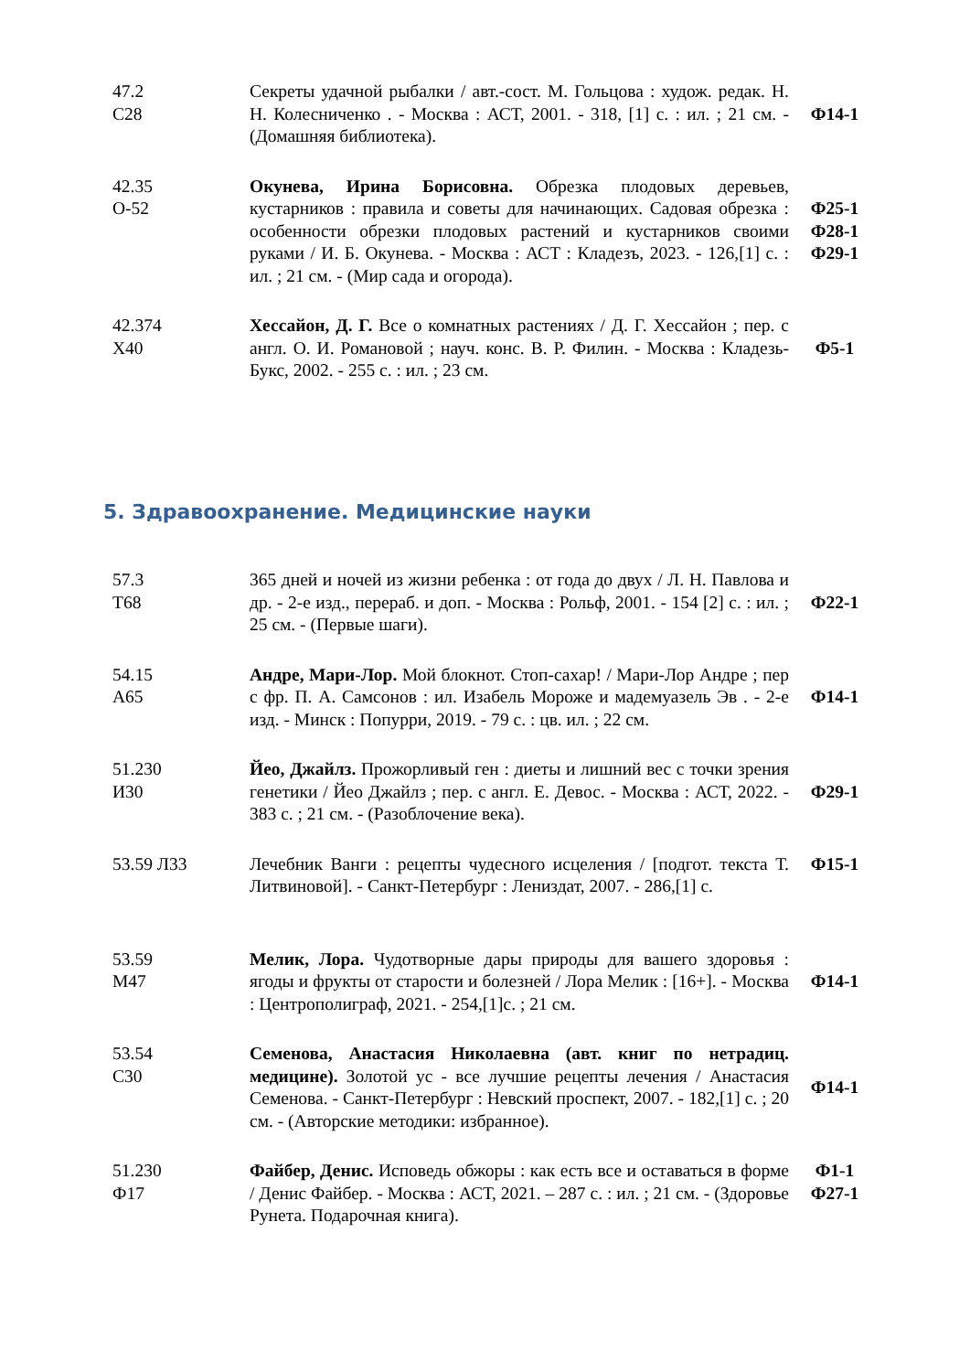| 47.2 С28 | Секреты удачной рыбалки / авт.-сост. М. Гольцова : худож. редак. Н. Н. Колесниченко . - Москва : АСТ, 2001. - 318, [1] с. : ил. ; 21 см. - (Домашняя библиотека). | Ф14-1 |
| 42.35 О-52 | Окунева, Ирина Борисовна. Обрезка плодовых деревьев, кустарников : правила и советы для начинающих. Садовая обрезка : особенности обрезки плодовых растений и кустарников своими руками / И. Б. Окунева. - Москва : АСТ : Кладезъ, 2023. - 126,[1] с. : ил. ; 21 см. - (Мир сада и огорода). | Ф25-1 Ф28-1 Ф29-1 |
| 42.374 Х40 | Хессайон, Д. Г. Все о комнатных растениях / Д. Г. Хессайон ; пер. с англ. О. И. Романовой ; науч. конс. В. Р. Филин. - Москва : Кладезь-Букс, 2002. - 255 с. : ил. ; 23 см. | Ф5-1 |
5. Здравоохранение. Медицинские науки
| 57.3 Т68 | 365 дней и ночей из жизни ребенка : от года до двух / Л. Н. Павлова и др. - 2-е изд., перераб. и доп. - Москва : Рольф, 2001. - 154 [2] с. : ил. ; 25 см. - (Первые шаги). | Ф22-1 |
| 54.15 А65 | Андре, Мари-Лор. Мой блокнот. Стоп-сахар! / Мари-Лор Андре ; пер с фр. П. А. Самсонов : ил. Изабель Мороже и мадемуазель Эв . - 2-е изд. - Минск : Попурри, 2019. - 79 с. : цв. ил. ; 22 см. | Ф14-1 |
| 51.230 И30 | Йео, Джайлз. Прожорливый ген : диеты и лишний вес с точки зрения генетики / Йео Джайлз ; пер. с англ. Е. Девос. - Москва : АСТ, 2022. - 383 с. ; 21 см. - (Разоблочение века). | Ф29-1 |
| 53.59 Л33 | Лечебник Ванги : рецепты чудесного исцеления / [подгот. текста Т. Литвиновой]. - Санкт-Петербург : Лениздат, 2007. - 286,[1] с. | Ф15-1 |
| 53.59 М47 | Мелик, Лора. Чудотворные дары природы для вашего здоровья : ягоды и фрукты от старости и болезней / Лора Мелик : [16+]. - Москва : Центрополиграф, 2021. - 254,[1]с. ; 21 см. | Ф14-1 |
| 53.54 С30 | Семенова, Анастасия Николаевна (авт. книг по нетрадиц. медицине). Золотой ус - все лучшие рецепты лечения / Анастасия Семенова. - Санкт-Петербург : Невский проспект, 2007. - 182,[1] с. ; 20 см. - (Авторские методики: избранное). | Ф14-1 |
| 51.230 Ф17 | Файбер, Денис. Исповедь обжоры : как есть все и оставаться в форме / Денис Файбер. - Москва : АСТ, 2021. – 287 с. : ил. ; 21 см. - (Здоровье Рунета. Подарочная книга). | Ф1-1 Ф27-1 |